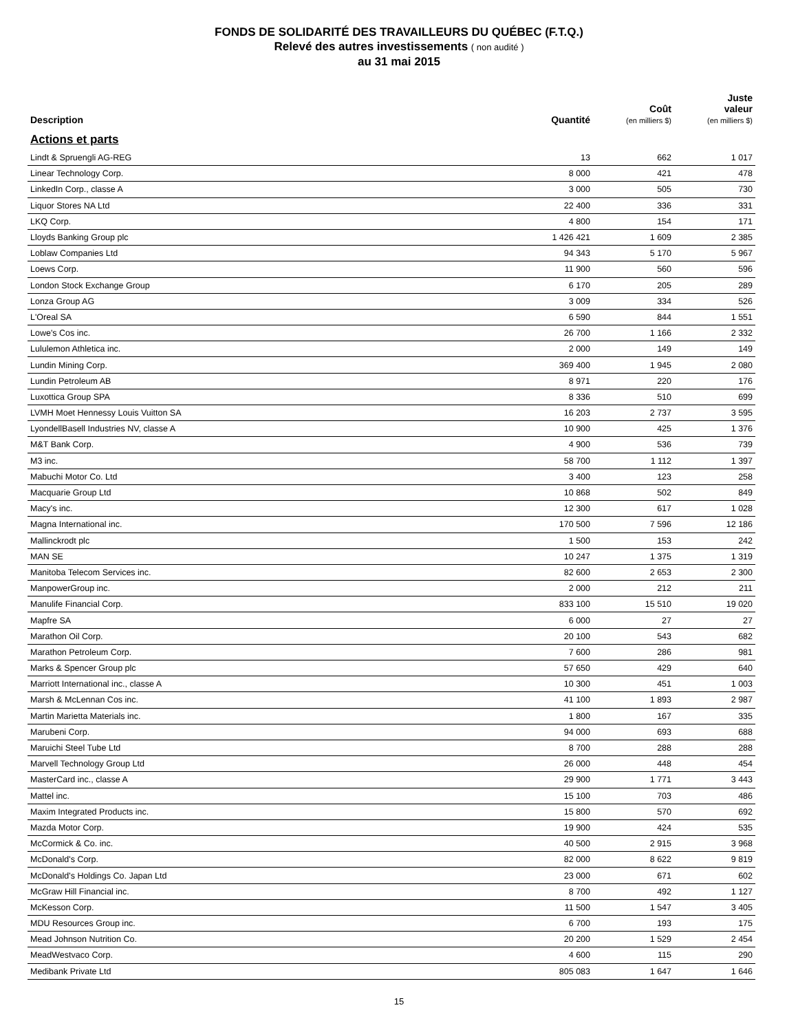FONDS DE SOLIDARITÉ DES TRAVAILLEURS DU QUÉBEC (F.T.Q.)
Relevé des autres investissements ( non audité )
au 31 mai 2015
| Description | Quantité | Coût (en milliers $) | Juste valeur (en milliers $) |
| --- | --- | --- | --- |
| Actions et parts | | | |
| Lindt & Spruengli AG-REG | 13 | 662 | 1 017 |
| Linear Technology Corp. | 8 000 | 421 | 478 |
| LinkedIn Corp., classe A | 3 000 | 505 | 730 |
| Liquor Stores NA Ltd | 22 400 | 336 | 331 |
| LKQ Corp. | 4 800 | 154 | 171 |
| Lloyds Banking Group plc | 1 426 421 | 1 609 | 2 385 |
| Loblaw Companies Ltd | 94 343 | 5 170 | 5 967 |
| Loews Corp. | 11 900 | 560 | 596 |
| London Stock Exchange Group | 6 170 | 205 | 289 |
| Lonza Group AG | 3 009 | 334 | 526 |
| L'Oreal SA | 6 590 | 844 | 1 551 |
| Lowe's Cos inc. | 26 700 | 1 166 | 2 332 |
| Lululemon Athletica inc. | 2 000 | 149 | 149 |
| Lundin Mining Corp. | 369 400 | 1 945 | 2 080 |
| Lundin Petroleum AB | 8 971 | 220 | 176 |
| Luxottica Group SPA | 8 336 | 510 | 699 |
| LVMH Moet Hennessy Louis Vuitton SA | 16 203 | 2 737 | 3 595 |
| LyondellBasell Industries NV, classe A | 10 900 | 425 | 1 376 |
| M&T Bank Corp. | 4 900 | 536 | 739 |
| M3 inc. | 58 700 | 1 112 | 1 397 |
| Mabuchi Motor Co. Ltd | 3 400 | 123 | 258 |
| Macquarie Group Ltd | 10 868 | 502 | 849 |
| Macy's inc. | 12 300 | 617 | 1 028 |
| Magna International inc. | 170 500 | 7 596 | 12 186 |
| Mallinckrodt plc | 1 500 | 153 | 242 |
| MAN SE | 10 247 | 1 375 | 1 319 |
| Manitoba Telecom Services inc. | 82 600 | 2 653 | 2 300 |
| ManpowerGroup inc. | 2 000 | 212 | 211 |
| Manulife Financial Corp. | 833 100 | 15 510 | 19 020 |
| Mapfre SA | 6 000 | 27 | 27 |
| Marathon Oil Corp. | 20 100 | 543 | 682 |
| Marathon Petroleum Corp. | 7 600 | 286 | 981 |
| Marks & Spencer Group plc | 57 650 | 429 | 640 |
| Marriott International inc., classe A | 10 300 | 451 | 1 003 |
| Marsh & McLennan Cos inc. | 41 100 | 1 893 | 2 987 |
| Martin Marietta Materials inc. | 1 800 | 167 | 335 |
| Marubeni Corp. | 94 000 | 693 | 688 |
| Maruichi Steel Tube Ltd | 8 700 | 288 | 288 |
| Marvell Technology Group Ltd | 26 000 | 448 | 454 |
| MasterCard inc., classe A | 29 900 | 1 771 | 3 443 |
| Mattel inc. | 15 100 | 703 | 486 |
| Maxim Integrated Products inc. | 15 800 | 570 | 692 |
| Mazda Motor Corp. | 19 900 | 424 | 535 |
| McCormick & Co. inc. | 40 500 | 2 915 | 3 968 |
| McDonald's Corp. | 82 000 | 8 622 | 9 819 |
| McDonald's Holdings Co. Japan Ltd | 23 000 | 671 | 602 |
| McGraw Hill Financial inc. | 8 700 | 492 | 1 127 |
| McKesson Corp. | 11 500 | 1 547 | 3 405 |
| MDU Resources Group inc. | 6 700 | 193 | 175 |
| Mead Johnson Nutrition Co. | 20 200 | 1 529 | 2 454 |
| MeadWestvaco Corp. | 4 600 | 115 | 290 |
| Medibank Private Ltd | 805 083 | 1 647 | 1 646 |
15